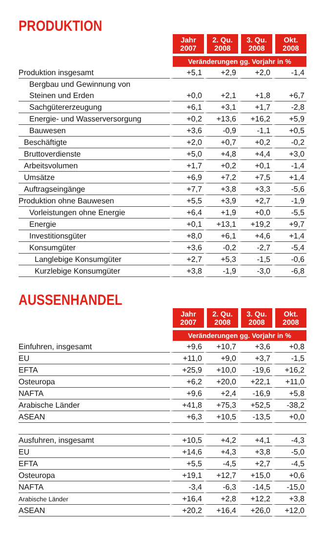PRODUKTION
| | Jahr 2007 | 2. Qu. 2008 | 3. Qu. 2008 | Okt. 2008 |
| --- | --- | --- | --- | --- |
| | Veränderungen gg. Vorjahr in % | | | |
| Produktion insgesamt | +5,1 | +2,9 | +2,0 | -1,4 |
| Bergbau und Gewinnung von | | | | |
| Steinen und Erden | +0,0 | +2,1 | +1,8 | +6,7 |
| Sachgütererzeugung | +6,1 | +3,1 | +1,7 | -2,8 |
| Energie- und Wasserversorgung | +0,2 | +13,6 | +16,2 | +5,9 |
| Bauwesen | +3,6 | -0,9 | -1,1 | +0,5 |
| Beschäftigte | +2,0 | +0,7 | +0,2 | -0,2 |
| Bruttoverdienste | +5,0 | +4,8 | +4,4 | +3,0 |
| Arbeitsvolumen | +1,7 | +0,2 | +0,1 | -1,4 |
| Umsätze | +6,9 | +7,2 | +7,5 | +1,4 |
| Auftragseingänge | +7,7 | +3,8 | +3,3 | -5,6 |
| Produktion ohne Bauwesen | +5,5 | +3,9 | +2,7 | -1,9 |
| Vorleistungen ohne Energie | +6,4 | +1,9 | +0,0 | -5,5 |
| Energie | +0,1 | +13,1 | +19,2 | +9,7 |
| Investitionsgüter | +8,0 | +6,1 | +4,6 | +1,4 |
| Konsumgüter | +3,6 | -0,2 | -2,7 | -5,4 |
| Langlebige Konsumgüter | +2,7 | +5,3 | -1,5 | -0,6 |
| Kurzlebige Konsumgüter | +3,8 | -1,9 | -3,0 | -6,8 |
AUSSENHANDEL
| | Jahr 2007 | 2. Qu. 2008 | 3. Qu. 2008 | Okt. 2008 |
| --- | --- | --- | --- | --- |
| | Veränderungen gg. Vorjahr in % | | | |
| Einfuhren, insgesamt | +9,6 | +10,7 | +3,6 | +0,8 |
| EU | +11,0 | +9,0 | +3,7 | -1,5 |
| EFTA | +25,9 | +10,0 | -19,6 | +16,2 |
| Osteuropa | +6,2 | +20,0 | +22,1 | +11,0 |
| NAFTA | +9,6 | +2,4 | -16,9 | +5,8 |
| Arabische Länder | +41,8 | +75,3 | +52,5 | -38,2 |
| ASEAN | +6,3 | +10,5 | -13,5 | +0,0 |
| Ausfuhren, insgesamt | +10,5 | +4,2 | +4,1 | -4,3 |
| EU | +14,6 | +4,3 | +3,8 | -5,0 |
| EFTA | +5,5 | -4,5 | +2,7 | -4,5 |
| Osteuropa | +19,1 | +12,7 | +15,0 | +0,6 |
| NAFTA | -3,4 | -6,3 | -14,5 | -15,0 |
| Arabische Länder | +16,4 | +2,8 | +12,2 | +3,8 |
| ASEAN | +20,2 | +16,4 | +26,0 | +12,0 |